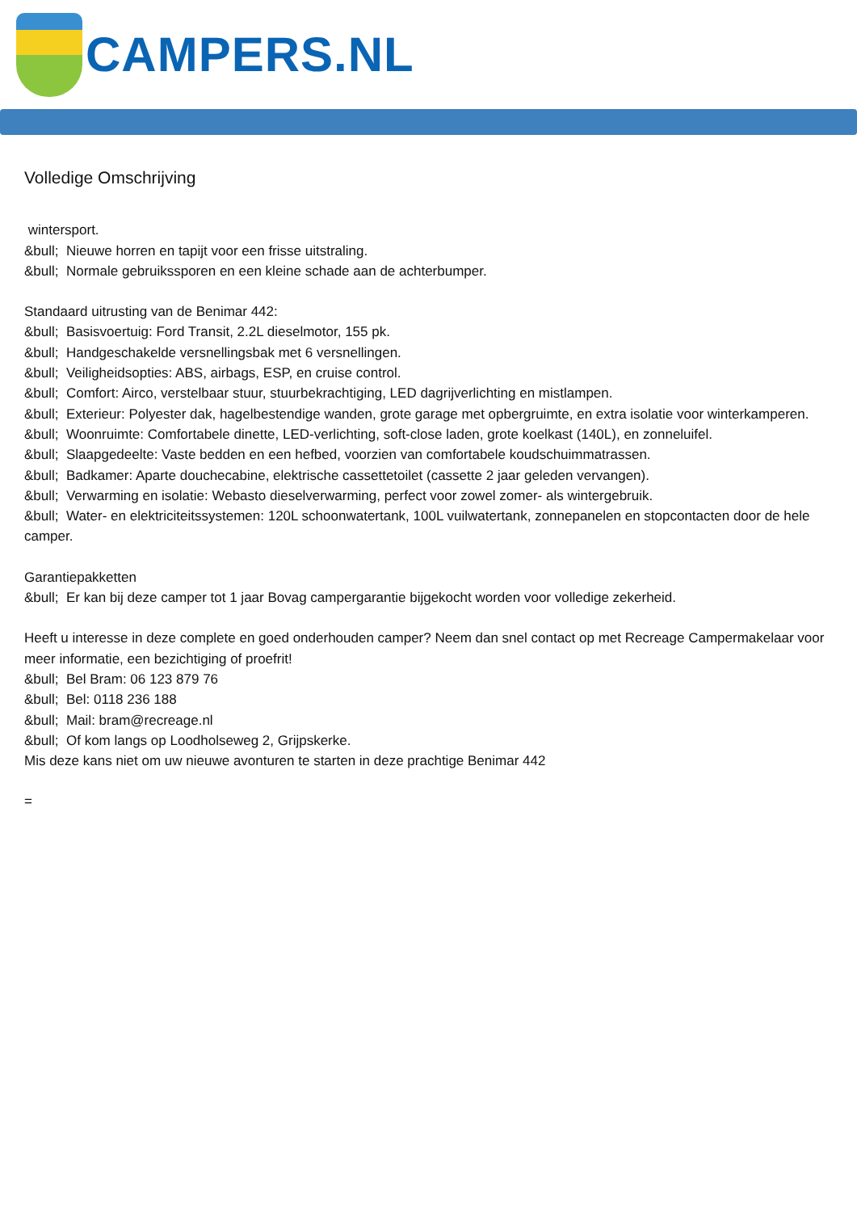CAMPERS.NL
Volledige Omschrijving
wintersport.
&bull; Nieuwe horren en tapijt voor een frisse uitstraling.
&bull; Normale gebruikssporen en een kleine schade aan de achterbumper.
Standaard uitrusting van de Benimar 442:
&bull; Basisvoertuig: Ford Transit, 2.2L dieselmotor, 155 pk.
&bull; Handgeschakelde versnellingsbak met 6 versnellingen.
&bull; Veiligheidsopties: ABS, airbags, ESP, en cruise control.
&bull; Comfort: Airco, verstelbaar stuur, stuurbekrachtiging, LED dagrijverlichting en mistlampen.
&bull; Exterieur: Polyester dak, hagelbestendige wanden, grote garage met opbergruimte, en extra isolatie voor winterkamperen.
&bull; Woonruimte: Comfortabele dinette, LED-verlichting, soft-close laden, grote koelkast (140L), en zonneluifel.
&bull; Slaapgedeelte: Vaste bedden en een hefbed, voorzien van comfortabele koudschuimmatrassen.
&bull; Badkamer: Aparte douchecabine, elektrische cassettetoilet (cassette 2 jaar geleden vervangen).
&bull; Verwarming en isolatie: Webasto dieselverwarming, perfect voor zowel zomer- als wintergebruik.
&bull; Water- en elektriciteitssystemen: 120L schoonwatertank, 100L vuilwatertank, zonnepanelen en stopcontacten door de hele camper.
Garantiepakketten
&bull; Er kan bij deze camper tot 1 jaar Bovag campergarantie bijgekocht worden voor volledige zekerheid.
Heeft u interesse in deze complete en goed onderhouden camper? Neem dan snel contact op met Recreage Campermakelaar voor meer informatie, een bezichtiging of proefrit!
&bull; Bel Bram: 06 123 879 76
&bull; Bel: 0118 236 188
&bull; Mail: bram@recreage.nl
&bull; Of kom langs op Loodholseweg 2, Grijpskerke.
Mis deze kans niet om uw nieuwe avonturen te starten in deze prachtige Benimar 442
=